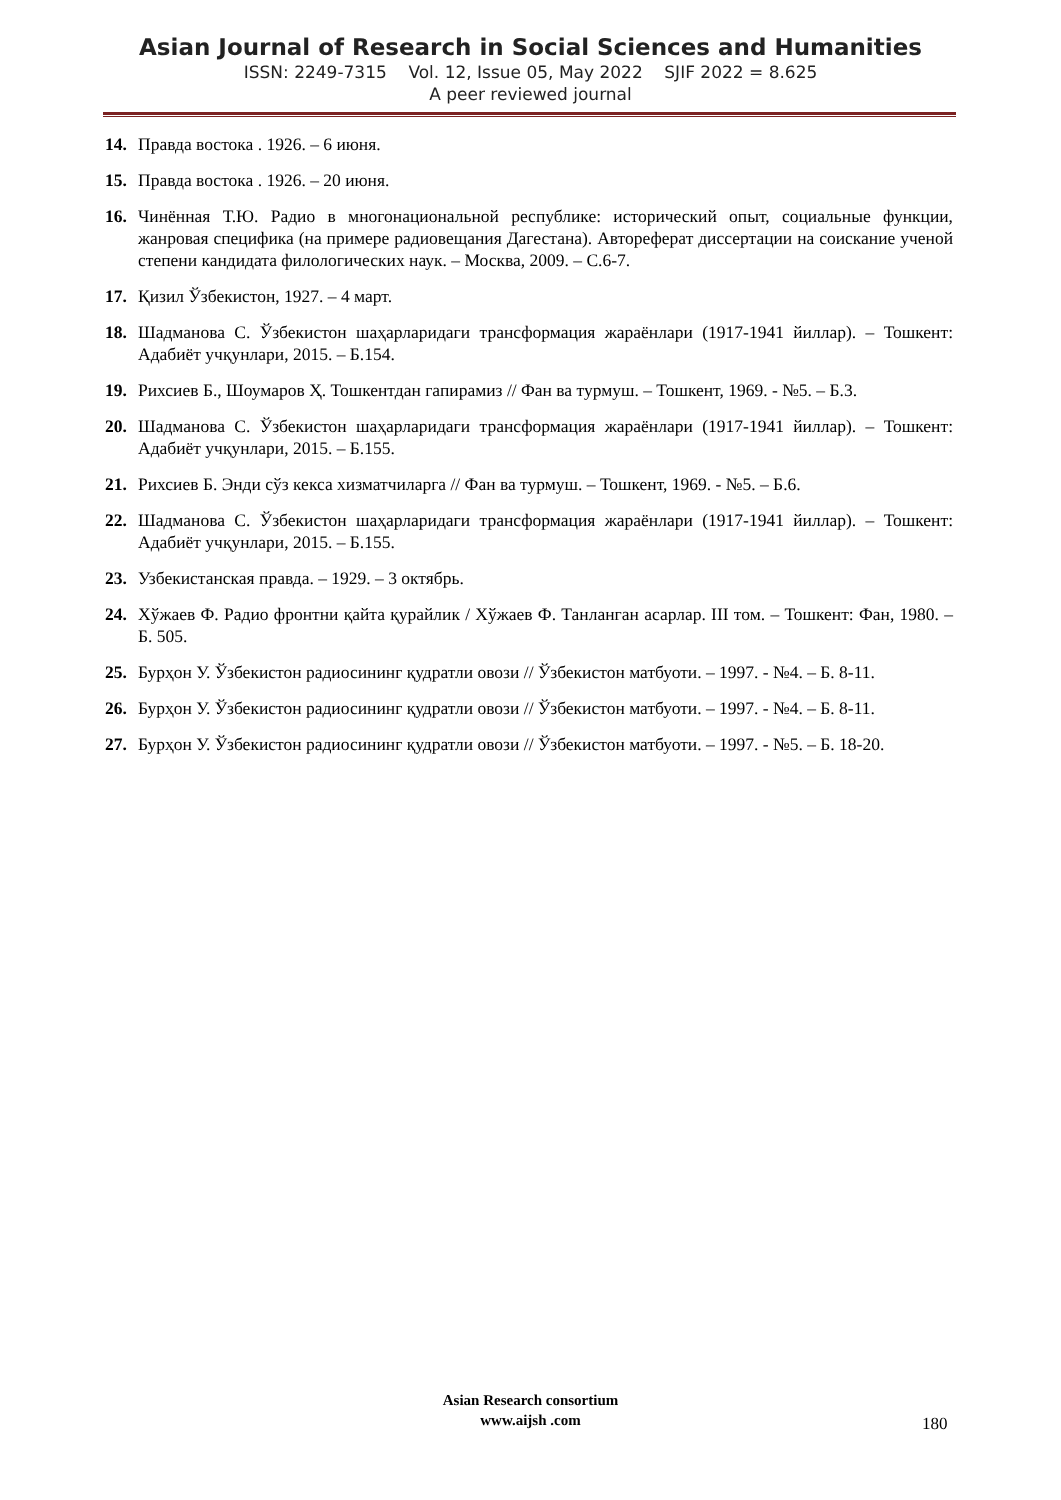Asian Journal of Research in Social Sciences and Humanities
ISSN: 2249-7315 Vol. 12, Issue 05, May 2022 SJIF 2022 = 8.625
A peer reviewed journal
14. Правда востока . 1926. – 6 июня.
15. Правда востока . 1926. – 20 июня.
16. Чинённая Т.Ю. Радио в многонациональной республике: исторический опыт, социальные функции, жанровая специфика (на примере радиовещания Дагестана). Автореферат диссертации на соискание ученой степени кандидата филологических наук. – Москва, 2009. – С.6-7.
17. Қизил Ўзбекистон, 1927. – 4 март.
18. Шадманова С. Ўзбекистон шаҳарларидаги трансформация жараёнлари (1917-1941 йиллар). – Тошкент: Адабиёт учқунлари, 2015. – Б.154.
19. Рихсиев Б., Шоумаров Ҳ. Тошкентдан гапирамиз // Фан ва турмуш. – Тошкент, 1969. - №5. – Б.3.
20. Шадманова С. Ўзбекистон шаҳарларидаги трансформация жараёнлари (1917-1941 йиллар). – Тошкент: Адабиёт учқунлари, 2015. – Б.155.
21. Рихсиев Б. Энди сўз кекса хизматчиларга // Фан ва турмуш. – Тошкент, 1969. - №5. – Б.6.
22. Шадманова С. Ўзбекистон шаҳарларидаги трансформация жараёнлари (1917-1941 йиллар). – Тошкент: Адабиёт учқунлари, 2015. – Б.155.
23. Узбекистанская правда. – 1929. – 3 октябрь.
24. Хўжаев Ф. Радио фронтни қайта қурайлик / Хўжаев Ф. Танланган асарлар. III том. – Тошкент: Фан, 1980. – Б. 505.
25. Бурҳон У. Ўзбекистон радиосининг қудратли овози // Ўзбекистон матбуоти. – 1997. - №4. – Б. 8-11.
26. Бурҳон У. Ўзбекистон радиосининг қудратли овози // Ўзбекистон матбуоти. – 1997. - №4. – Б. 8-11.
27. Бурҳон У. Ўзбекистон радиосининг қудратли овози // Ўзбекистон матбуоти. – 1997. - №5. – Б. 18-20.
Asian Research consortium
www.aijsh .com
180